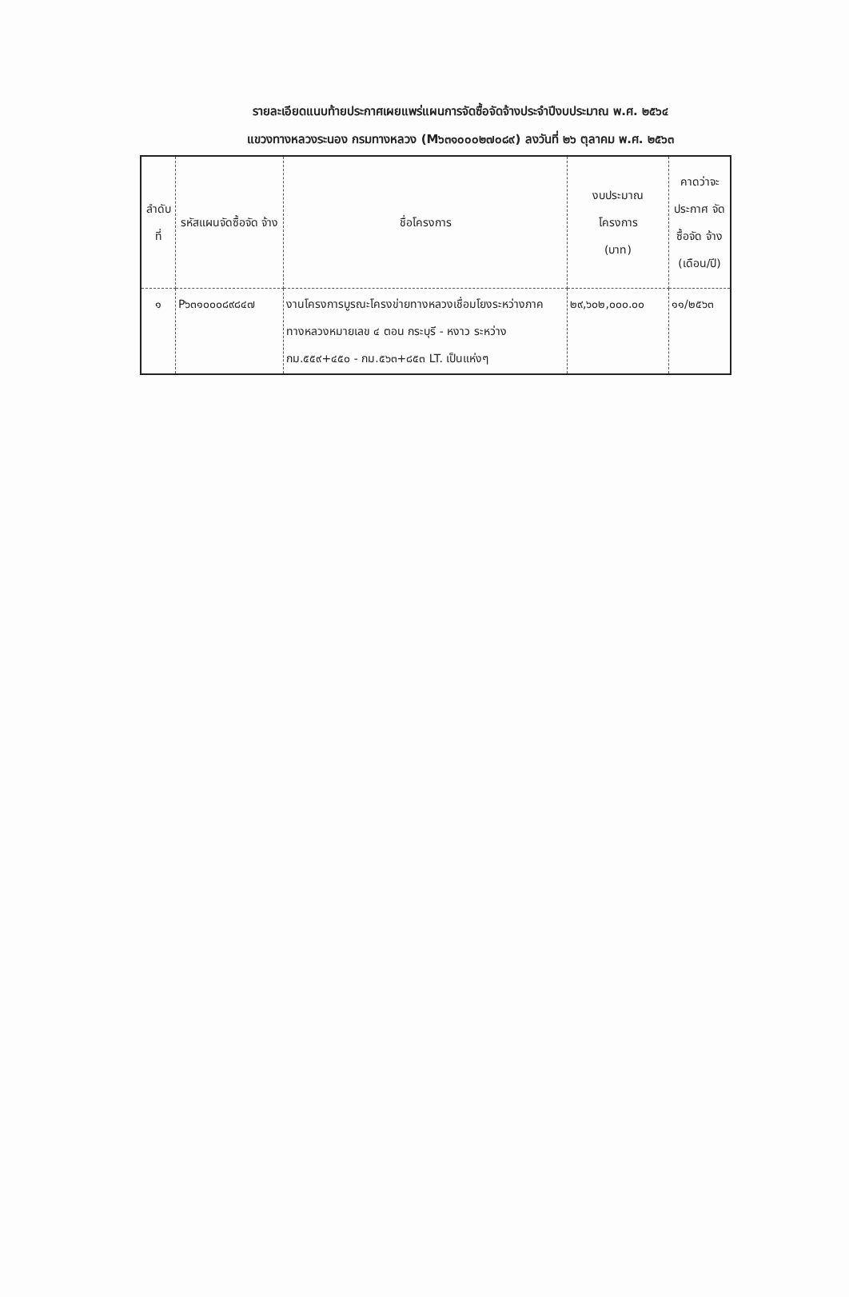รายละเอียดแนบท้ายประกาศเผยแพร่แผนการจัดซื้อจัดจ้างประจำปีงบประมาณ พ.ศ. ๒๕๖๔
แขวงทางหลวงระนอง กรมทางหลวง (M๖๓๑๐๐๐๒๗๐๘๙) ลงวันที่ ๒๖ ตุลาคม พ.ศ. ๒๕๖๓
| ลำดับ ที่ | รหัสแผนจัดซื้อจัด จ้าง | ชื่อโครงการ | งบประมาณ โครงการ (บาท) | คาดว่าจะ ประกาศ จัดซื้อจัด จ้าง (เดือน/ปี) |
| --- | --- | --- | --- | --- |
| ๑ | P๖๓๑๐๐๐๘๙๘๔๗ | งานโครงการบูรณะโครงข่ายทางหลวงเชื่อมโยงระหว่างภาค ทางหลวงหมายเลข ๔ ตอน กระบุรี - หงาว ระหว่าง กม.๕๕๙+๔๕๐ - กม.๕๖๓+๘๕๓ LT. เป็นแห่งๆ | ๒๙,๖๐๒,๐๐๐.๐๐ | ๑๑/๒๕๖๓ |